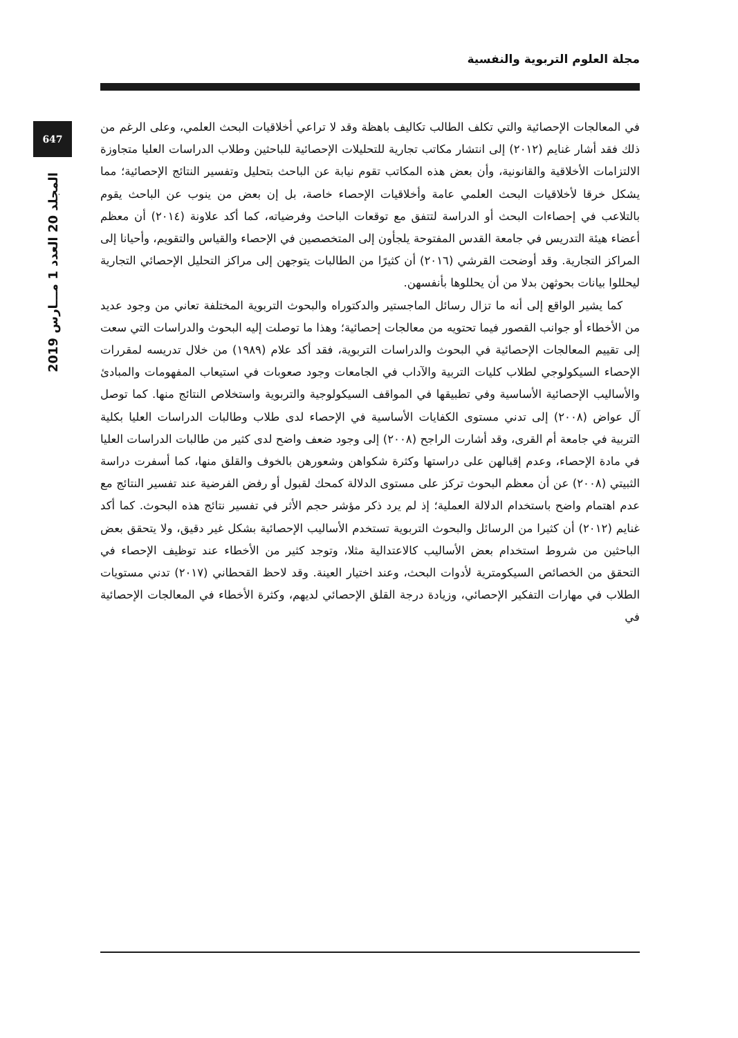مجلة العلوم التربوية والنفسية
647
المجلد 20 العدد 1 مـــارس 2019
في المعالجات الإحصائية والتي تكلف الطالب تكاليف باهظة وقد لا تراعي أخلاقيات البحث العلمي، وعلى الرغم من ذلك فقد أشار غنايم (٢٠١٢) إلى انتشار مكاتب تجارية للتحليلات الإحصائية للباحثين وطلاب الدراسات العليا متجاوزة الالتزامات الأخلاقية والقانونية، وأن بعض هذه المكاتب تقوم نيابة عن الباحث بتحليل وتفسير النتائج الإحصائية؛ مما يشكل خرقا لأخلاقيات البحث العلمي عامة وأخلاقيات الإحصاء خاصة، بل إن بعض من ينوب عن الباحث يقوم بالتلاعب في إحصاءات البحث أو الدراسة لتتفق مع توقعات الباحث وفرضياته، كما أكد علاونة (٢٠١٤) أن معظم أعضاء هيئة التدريس في جامعة القدس المفتوحة يلجأون إلى المتخصصين في الإحصاء والقياس والتقويم، وأحيانا إلى المراكز التجارية. وقد أوضحت القرشي (٢٠١٦) أن كثيرًا من الطالبات يتوجهن إلى مراكز التحليل الإحصائي التجارية ليحللوا بيانات بحوثهن بدلا من أن يحللوها بأنفسهن.
كما يشير الواقع إلى أنه ما تزال رسائل الماجستير والدكتوراه والبحوث التربوية المختلفة تعاني من وجود عديد من الأخطاء أو جوانب القصور فيما تحتويه من معالجات إحصائية؛ وهذا ما توصلت إليه البحوث والدراسات التي سعت إلى تقييم المعالجات الإحصائية في البحوث والدراسات التربوية، فقد أكد علام (١٩٨٩) من خلال تدريسه لمقررات الإحصاء السيكولوجي لطلاب كليات التربية والآداب في الجامعات وجود صعوبات في استيعاب المفهومات والمبادئ والأساليب الإحصائية الأساسية وفي تطبيقها في المواقف السيكولوجية والتربوية واستخلاص النتائج منها. كما توصل آل عواض (٢٠٠٨) إلى تدني مستوى الكفايات الأساسية في الإحصاء لدى طلاب وطالبات الدراسات العليا بكلية التربية في جامعة أم القرى، وقد أشارت الراجح (٢٠٠٨) إلى وجود ضعف واضح لدى كثير من طالبات الدراسات العليا في مادة الإحصاء، وعدم إقبالهن على دراستها وكثرة شكواهن وشعورهن بالخوف والقلق منها، كما أسفرت دراسة الثبيتي (٢٠٠٨) عن أن معظم البحوث تركز على مستوى الدلالة كمحك لقبول أو رفض الفرضية عند تفسير النتائج مع عدم اهتمام واضح باستخدام الدلالة العملية؛ إذ لم يرد ذكر مؤشر حجم الأثر في تفسير نتائج هذه البحوث. كما أكد غنايم (٢٠١٢) أن كثيرا من الرسائل والبحوث التربوية تستخدم الأساليب الإحصائية بشكل غير دقيق، ولا يتحقق بعض الباحثين من شروط استخدام بعض الأساليب كالاعتدالية مثلا، وتوجد كثير من الأخطاء عند توظيف الإحصاء في التحقق من الخصائص السيكومترية لأدوات البحث، وعند اختيار العينة. وقد لاحظ القحطاني (٢٠١٧) تدني مستويات الطلاب في مهارات التفكير الإحصائي، وزيادة درجة القلق الإحصائي لديهم، وكثرة الأخطاء في المعالجات الإحصائية في